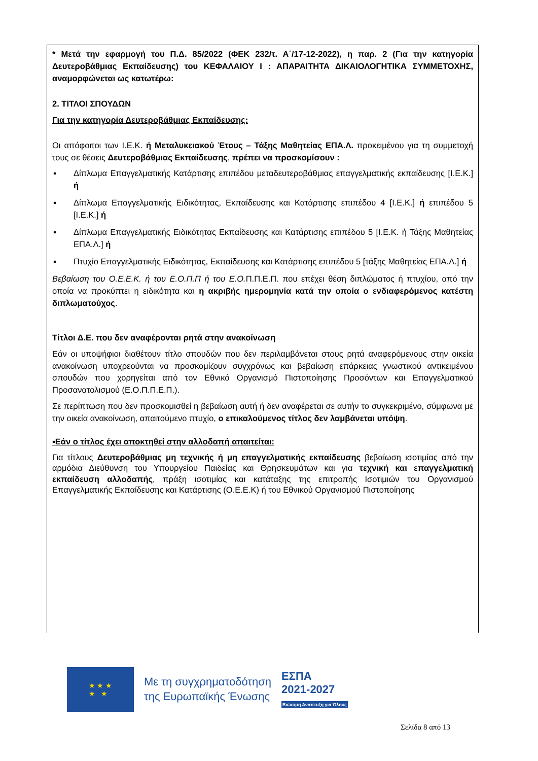* Μετά την εφαρμογή του Π.Δ. 85/2022 (ΦΕΚ 232/τ. Α΄/17-12-2022), η παρ. 2 (Για την κατηγορία Δευτεροβάθμιας Εκπαίδευσης) του ΚΕΦΑΛΑΙΟΥ Ι : ΑΠΑΡΑΙΤΗΤΑ ΔΙΚΑΙΟΛΟΓΗΤΙΚΑ ΣΥΜΜΕΤΟΧΗΣ, αναμορφώνεται ως κατωτέρω:
2. ΤΙΤΛΟΙ ΣΠΟΥΔΩΝ
Για την κατηγορία Δευτεροβάθμιας Εκπαίδευσης:
Οι απόφοιτοι των Ι.Ε.Κ. ή Μεταλυκειακού Έτους – Τάξης Μαθητείας ΕΠΑ.Λ. προκειμένου για τη συμμετοχή τους σε θέσεις Δευτεροβάθμιας Εκπαίδευσης, πρέπει να προσκομίσουν :
▪ Δίπλωμα Επαγγελματικής Κατάρτισης επιπέδου μεταδευτεροβάθμιας επαγγελματικής εκπαίδευσης [Ι.Ε.Κ.] ή
▪ Δίπλωμα Επαγγελματικής Ειδικότητας, Εκπαίδευσης και Κατάρτισης επιπέδου 4 [Ι.Ε.Κ.] ή επιπέδου 5 [Ι.Ε.Κ.] ή
▪ Δίπλωμα Επαγγελματικής Ειδικότητας Εκπαίδευσης και Κατάρτισης επιπέδου 5 [Ι.Ε.Κ. ή Τάξης Μαθητείας ΕΠΑ.Λ.] ή
▪ Πτυχίο Επαγγελματικής Ειδικότητας, Εκπαίδευσης και Κατάρτισης επιπέδου 5 [τάξης Μαθητείας ΕΠΑ.Λ.] ή
Βεβαίωση του Ο.Ε.Ε.Κ. ή του Ε.Ο.Π.Π ή του Ε.Ο. Π.Π.Ε.Π. που επέχει θέση διπλώματος ή πτυχίου, από την οποία να προκύπτει η ειδικότητα και η ακριβής ημερομηνία κατά την οποία ο ενδιαφερόμενος κατέστη διπλωματούχος.
Τίτλοι Δ.Ε. που δεν αναφέρονται ρητά στην ανακοίνωση
Εάν οι υποψήφιοι διαθέτουν τίτλο σπουδών που δεν περιλαμβάνεται στους ρητά αναφερόμενους στην οικεία ανακοίνωση υποχρεούνται να προσκομίζουν συγχρόνως και βεβαίωση επάρκειας γνωστικού αντικειμένου σπουδών που χορηγείται από τον Εθνικό Οργανισμό Πιστοποίησης Προσόντων και Επαγγελματικού Προσανατολισμού (Ε.Ο.Π.Π.Ε.Π.).
Σε περίπτωση που δεν προσκομισθεί η βεβαίωση αυτή ή δεν αναφέρεται σε αυτήν το συγκεκριμένο, σύμφωνα με την οικεία ανακοίνωση, απαιτούμενο πτυχίο, ο επικαλούμενος τίτλος δεν λαμβάνεται υπόψη.
▪Εάν ο τίτλος έχει αποκτηθεί στην αλλοδαπή απαιτείται:
Για τίτλους Δευτεροβάθμιας μη τεχνικής ή μη επαγγελματικής εκπαίδευσης βεβαίωση ισοτιμίας από την αρμόδια Διεύθυνση του Υπουργείου Παιδείας και Θρησκευμάτων και για τεχνική και επαγγελματική εκπαίδευση αλλοδαπής, πράξη ισοτιμίας και κατάταξης της επιτροπής Ισοτιμιών του Οργανισμού Επαγγελματικής Εκπαίδευσης και Κατάρτισης (Ο.Ε.Ε.Κ) ή του Εθνικού Οργανισμού Πιστοποίησης
★ ★ ★
★ ★
Με τη συγχρηματοδότηση
της Ευρωπαϊκής Ένωσης
ΕΣΠΑ
2021-2027
Βιώσιμη Ανάπτυξη για Όλους
Σελίδα 8 από 13